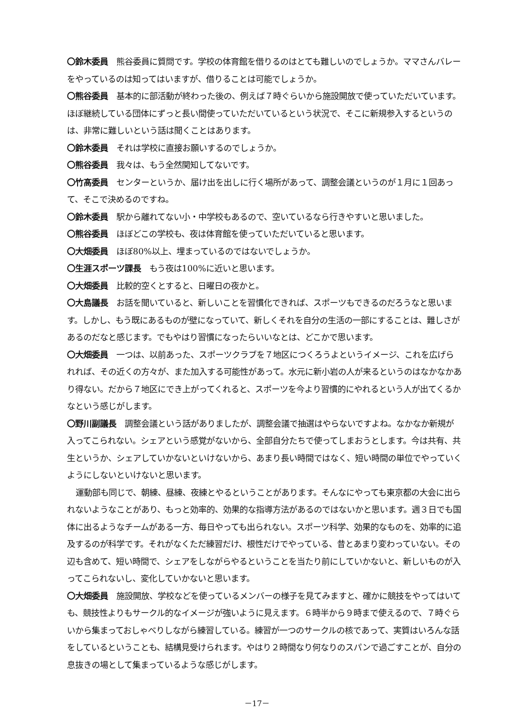〇鈴木委員　熊谷委員に質問です。学校の体育館を借りるのはとても難しいのでしょうか。ママさんバレーをやっているのは知ってはいますが、借りることは可能でしょうか。
〇熊谷委員　基本的に部活動が終わった後の、例えば７時ぐらいから施設開放で使っていただいています。ほぼ継続している団体にずっと長い間使っていただいているという状況で、そこに新規参入するというのは、非常に難しいという話は聞くことはあります。
〇鈴木委員　それは学校に直接お願いするのでしょうか。
〇熊谷委員　我々は、もう全然関知してないです。
〇竹髙委員　センターというか、届け出を出しに行く場所があって、調整会議というのが１月に１回あって、そこで決めるのですね。
〇鈴木委員　駅から離れてない小・中学校もあるので、空いているなら行きやすいと思いました。
〇熊谷委員　ほぼどこの学校も、夜は体育館を使っていただいていると思います。
〇大畑委員　ほぼ80%以上、埋まっているのではないでしょうか。
〇生涯スポーツ課長　もう夜は100%に近いと思います。
〇大畑委員　比較的空くとすると、日曜日の夜かと。
〇大島議長　お話を聞いていると、新しいことを習慣化できれば、スポーツもできるのだろうなと思います。しかし、もう既にあるものが壁になっていて、新しくそれを自分の生活の一部にすることは、難しさがあるのだなと感じます。でもやはり習慣になったらいいなとは、どこかで思います。
〇大畑委員　一つは、以前あった、スポーツクラブを７地区につくろうよというイメージ、これを広げられれば、その近くの方々が、また加入する可能性があって。水元に新小岩の人が来るというのはなかなかあり得ない。だから７地区にでき上がってくれると、スポーツを今より習慣的にやれるという人が出てくるかなという感じがします。
〇野川副議長　調整会議という話がありましたが、調整会議で抽選はやらないですよね。なかなか新規が入ってこられない。シェアという感覚がないから、全部自分たちで使ってしまおうとします。今は共有、共生というか、シェアしていかないといけないから、あまり長い時間ではなく、短い時間の単位でやっていくようにしないといけないと思います。
運動部も同じで、朝練、昼練、夜練とやるということがあります。そんなにやっても東京都の大会に出られないようなことがあり、もっと効率的、効果的な指導方法があるのではないかと思います。週３日でも国体に出るようなチームがある一方、毎日やっても出られない。スポーツ科学、効果的なものを、効率的に追及するのが科学です。それがなくただ練習だけ、根性だけでやっている、昔とあまり変わっていない。その辺も含めて、短い時間で、シェアをしながらやるということを当たり前にしていかないと、新しいものが入ってこられないし、変化していかないと思います。
〇大畑委員　施設開放、学校などを使っているメンバーの様子を見てみますと、確かに競技をやってはいても、競技性よりもサークル的なイメージが強いように見えます。６時半から９時まで使えるので、７時ぐらいから集まっておしゃべりしながら練習している。練習が一つのサークルの核であって、実質はいろんな話をしているということも、結構見受けられます。やはり２時間なり何なりのスパンで過ごすことが、自分の息抜きの場として集まっているような感じがします。
－17－